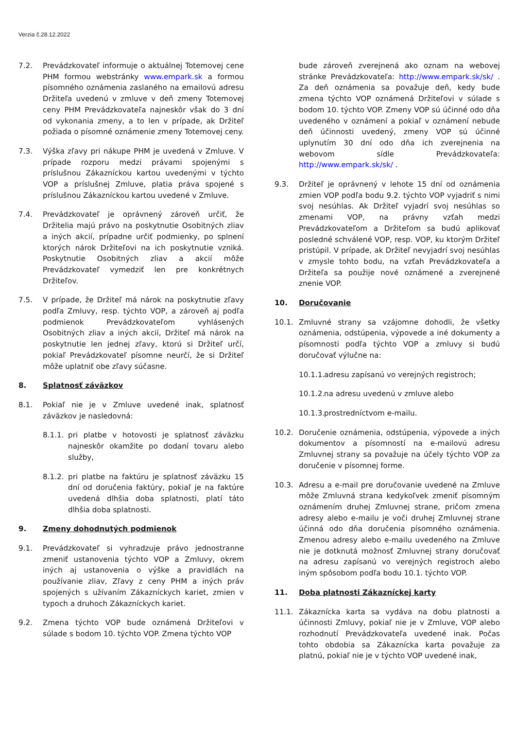Verzia č.28.12.2022
7.2. Prevádzkovateľ informuje o aktuálnej Totemovej cene PHM formou webstránky www.empark.sk a formou písomného oznámenia zaslaného na emailovú adresu Držiteľa uvedenú v zmluve v deň zmeny Totemovej ceny PHM Prevádzkovateľa najneskôr však do 3 dní od vykonania zmeny, a to len v prípade, ak Držiteľ požiada o písomné oznámenie zmeny Totemovej ceny.
7.3. Výška zľavy pri nákupe PHM je uvedená v Zmluve. V prípade rozporu medzi právami spojenými s príslušnou Zákazníckou kartou uvedenými v týchto VOP a príslušnej Zmluve, platia práva spojené s príslušnou Zákazníckou kartou uvedené v Zmluve.
7.4. Prevádzkovateľ je oprávnený zároveň určiť, že Držitelia majú právo na poskytnutie Osobitných zliav a iných akcií, prípadne určiť podmienky, po splnení ktorých nárok Držiteľovi na ich poskytnutie vzniká. Poskytnutie Osobitných zliav a akcií môže Prevádzkovateľ vymedziť len pre konkrétnych Držiteľov.
7.5. V prípade, že Držiteľ má nárok na poskytnutie zľavy podľa Zmluvy, resp. týchto VOP, a zároveň aj podľa podmienok Prevádzkovateľom vyhlásených Osobitných zliav a iných akcií, Držiteľ má nárok na poskytnutie len jednej zľavy, ktorú si Držiteľ určí, pokiaľ Prevádzkovateľ písomne neurčí, že si Držiteľ môže uplatniť obe zľavy súčasne.
8. Splatnosť záväzkov
8.1. Pokiaľ nie je v Zmluve uvedené inak, splatnosť záväzkov je nasledovná:
8.1.1.
pri platbe v hotovosti je splatnosť záväzku najneskôr okamžite po dodaní tovaru alebo služby,
8.1.2.
pri platbe na faktúru je splatnosť záväzku 15 dní od doručenia faktúry, pokiaľ je na faktúre uvedená dlhšia doba splatnosti, platí táto dlhšia doba splatnosti.
9. Zmeny dohodnutých podmienok
9.1. Prevádzkovateľ si vyhradzuje právo jednostranne zmeniť ustanovenia týchto VOP a Zmluvy, okrem iných aj ustanovenia o výške a pravidlách na používanie zliav, Zľavy z ceny PHM a iných práv spojených s užívaním Zákazníckych kariet, zmien v typoch a druhoch Zákazníckych kariet.
9.2. Zmena týchto VOP bude oznámená Držiteľovi v súlade s bodom 10. týchto VOP. Zmena týchto VOP
bude zároveň zverejnená ako oznam na webovej stránke Prevádzkovateľa: http://www.empark.sk/sk/ . Za deň oznámenia sa považuje deň, kedy bude zmena týchto VOP oznámená Držiteľovi v súlade s bodom 10. týchto VOP. Zmeny VOP sú účinné odo dňa uvedeného v oznámení a pokiaľ v oznámení nebude deň účinnosti uvedený, zmeny VOP sú účinné uplynutím 30 dní odo dňa ich zverejnenia na webovom sídle Prevádzkovateľa: http://www.empark.sk/sk/ .
9.3. Držiteľ je oprávnený v lehote 15 dní od oznámenia zmien VOP podľa bodu 9.2. týchto VOP vyjadriť s nimi svoj nesúhlas. Ak Držiteľ vyjadrí svoj nesúhlas so zmenami VOP, na právny vzťah medzi Prevádzkovateľom a Držiteľom sa budú aplikovať posledné schválené VOP, resp. VOP, ku ktorým Držiteľ pristúpil. V prípade, ak Držiteľ nevyjadrí svoj nesúhlas v zmysle tohto bodu, na vzťah Prevádzkovateľa a Držiteľa sa použije nové oznámené a zverejnené znenie VOP.
10. Doručovanie
10.1. Zmluvné strany sa vzájomne dohodli, že všetky oznámenia, odstúpenia, výpovede a iné dokumenty a písomnosti podľa týchto VOP a zmluvy si budú doručovať výlučne na:
10.1.1.
adresu zapísanú vo verejných registroch;
10.1.2.
na adresu uvedenú v zmluve alebo
10.1.3.
prostredníctvom e-mailu.
10.2. Doručenie oznámenia, odstúpenia, výpovede a iných dokumentov a písomností na e-mailovú adresu Zmluvnej strany sa považuje na účely týchto VOP za doručenie v písomnej forme.
10.3. Adresu a e-mail pre doručovanie uvedené na Zmluve môže Zmluvná strana kedykoľvek zmeniť písomným oznámením druhej Zmluvnej strane, pričom zmena adresy alebo e-mailu je voči druhej Zmluvnej strane účinná odo dňa doručenia písomného oznámenia. Zmenou adresy alebo e-mailu uvedeného na Zmluve nie je dotknutá možnosť Zmluvnej strany doručovať na adresu zapísanú vo verejných registroch alebo iným spôsobom podľa bodu 10.1. týchto VOP.
11. Doba platnosti Zákazníckej karty
11.1. Zákaznícka karta sa vydáva na dobu platnosti a účinnosti Zmluvy, pokiaľ nie je v Zmluve, VOP alebo rozhodnutí Prevádzkovateľa uvedené inak. Počas tohto obdobia sa Zákaznícka karta považuje za platnú, pokiaľ nie je v týchto VOP uvedené inak,